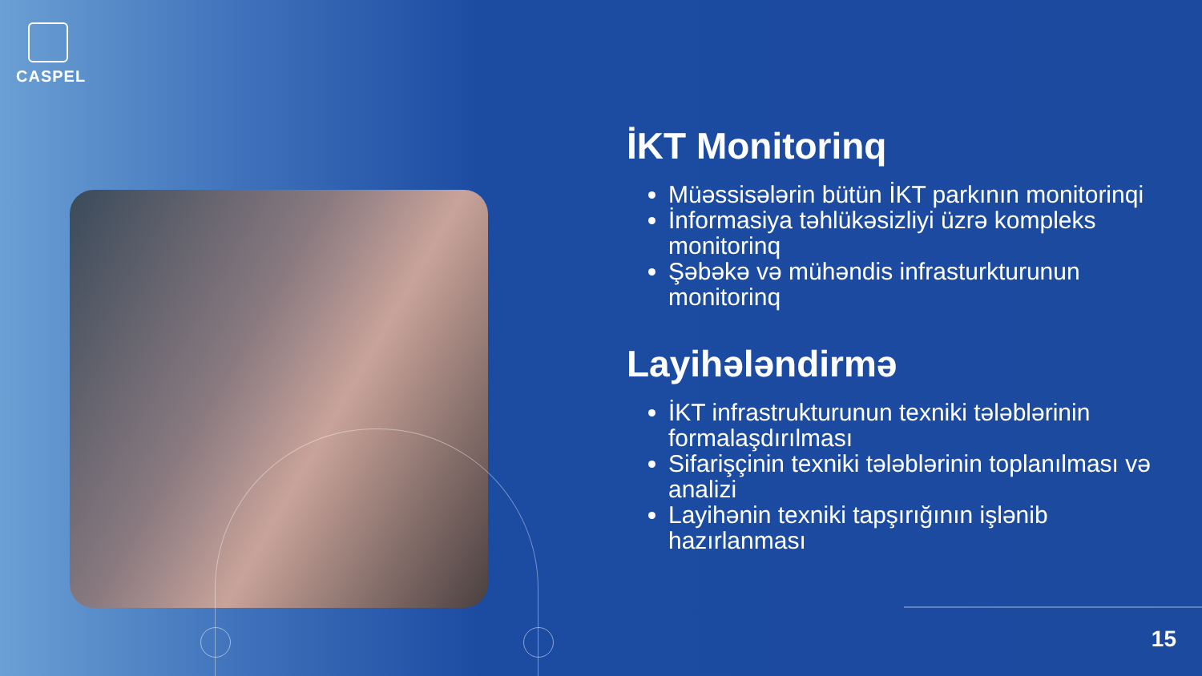CASPEL
İKT Monitorinq
Müəssisələrin bütün İKT parkının monitorinqi
İnformasiya təhlükəsizliyi üzrə kompleks monitorinq
Şəbəkə və mühəndis infrasturkturunun monitorinq
Layihələndirmə
İKT infrastrukturunun texniki tələblərinin formalaşdırılması
Sifarişçinin texniki tələblərinin toplanılması və analizi
Layihənin texniki tapşırığının işlənib hazırlanması
15